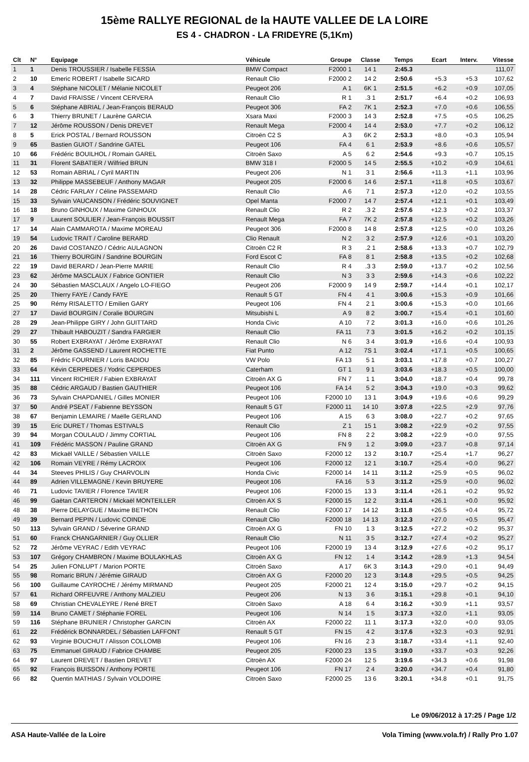15ème RALLYE REGIONAL de la HAUTE VALLEE DE LA LOIRE
ES 4 - CHADRON - LA FRIDEYRE (5,1Km)
| Clt | N° | Equipage | Véhicule | Groupe | Classe | Temps | Ecart | Interv. | Vitesse |
| --- | --- | --- | --- | --- | --- | --- | --- | --- | --- |
| 1 | 1 | Denis TROUSSIER / Isabelle FESSIA | BMW Compact | F2000 1 | 14 1 | 2:45.3 | | | 111,07 |
| 2 | 10 | Emeric ROBERT / Isabelle SICARD | Renault Clio | F2000 2 | 14 2 | 2:50.6 | +5.3 | +5.3 | 107,62 |
| 3 | 4 | Stéphane NICOLET / Mélanie NICOLET | Peugeot 206 | A 1 | 6K 1 | 2:51.5 | +6.2 | +0.9 | 107,05 |
| 4 | 7 | David FRAISSE / Vincent CERVERA | Renault Clio | R 1 | .3 1 | 2:51.7 | +6.4 | +0.2 | 106,93 |
| 5 | 6 | Stéphane ABRIAL / Jean-François BERAUD | Peugeot 306 | FA 2 | 7K 1 | 2:52.3 | +7.0 | +0.6 | 106,55 |
| 6 | 3 | Thierry BRUNET / Laurène GARCIA | Xsara Maxi | F2000 3 | 14 3 | 2:52.8 | +7.5 | +0.5 | 106,25 |
| 7 | 12 | Jérôme ROUSSON / Denis DREVET | Renault Mega | F2000 4 | 14 4 | 2:53.0 | +7.7 | +0.2 | 106,12 |
| 8 | 5 | Erick POSTAL / Bernard ROUSSON | Citroën C2 S | A 3 | 6K 2 | 2:53.3 | +8.0 | +0.3 | 105,94 |
| 9 | 65 | Bastien GUIOT / Sandrine GATEL | Peugeot 106 | FA 4 | 6 1 | 2:53.9 | +8.6 | +0.6 | 105,57 |
| 10 | 66 | Frédéric BOUILHOL / Romain GAREL | Citroën Saxo | A 5 | 6 2 | 2:54.6 | +9.3 | +0.7 | 105,15 |
| 11 | 31 | Florent SABATIER / Wilfried BRUN | BMW 318 I | F2000 5 | 14 5 | 2:55.5 | +10.2 | +0.9 | 104,61 |
| 12 | 53 | Romain ABRIAL / Cyril MARTIN | Peugeot 206 | N 1 | 3 1 | 2:56.6 | +11.3 | +1.1 | 103,96 |
| 13 | 32 | Philippe MASSEBEUF / Anthony MAGAR | Peugeot 205 | F2000 6 | 14 6 | 2:57.1 | +11.8 | +0.5 | 103,67 |
| 14 | 28 | Cédric FARLAY / Céline PASSEMARD | Renault Clio | A 6 | 7 1 | 2:57.3 | +12.0 | +0.2 | 103,55 |
| 15 | 33 | Sylvain VAUCANSON / Frédéric SOUVIGNET | Opel Manta | F2000 7 | 14 7 | 2:57.4 | +12.1 | +0.1 | 103,49 |
| 16 | 18 | Bruno GINHOUX / Maxime GINHOUX | Renault Clio | R 2 | .3 2 | 2:57.6 | +12.3 | +0.2 | 103,37 |
| 17 | 9 | Laurent SOULIER / Jean-François BOUSSIT | Renault Mega | FA 7 | 7K 2 | 2:57.8 | +12.5 | +0.2 | 103,26 |
| 17 | 14 | Alain CAMMAROTA / Maxime MOREAU | Peugeot 306 | F2000 8 | 14 8 | 2:57.8 | +12.5 | +0.0 | 103,26 |
| 19 | 54 | Ludovic TRAIT / Caroline BERARD | Clio Renault | N 2 | 3 2 | 2:57.9 | +12.6 | +0.1 | 103,20 |
| 20 | 26 | David COSTANZO / Cédric AULAGNON | Citroën C2 R | R 3 | .2 1 | 2:58.6 | +13.3 | +0.7 | 102,79 |
| 21 | 16 | Thierry BOURGIN / Sandrine BOURGIN | Ford Escot C | FA 8 | 8 1 | 2:58.8 | +13.5 | +0.2 | 102,68 |
| 22 | 19 | David BERARD / Jean-Pierre MARIE | Renault Clio | R 4 | .3 3 | 2:59.0 | +13.7 | +0.2 | 102,56 |
| 23 | 62 | Jérôme MASCLAUX / Fabrice GONTIER | Renault Clio | N 3 | 3 3 | 2:59.6 | +14.3 | +0.6 | 102,22 |
| 24 | 30 | Sébastien MASCLAUX / Angelo LO-FIEGO | Peugeot 206 | F2000 9 | 14 9 | 2:59.7 | +14.4 | +0.1 | 102,17 |
| 25 | 20 | Thierry FAYE / Candy FAYE | Renault 5 GT | FN 4 | 4 1 | 3:00.6 | +15.3 | +0.9 | 101,66 |
| 25 | 90 | Rémy RISALETTO / Emilien GARY | Peugeot 106 | FN 4 | 2 1 | 3:00.6 | +15.3 | +0.0 | 101,66 |
| 27 | 17 | David BOURGIN / Coralie BOURGIN | Mitsubishi L | A 9 | 8 2 | 3:00.7 | +15.4 | +0.1 | 101,60 |
| 28 | 29 | Jean-Philippe GIRY / John GUITTARD | Honda Civic | A 10 | 7 2 | 3:01.3 | +16.0 | +0.6 | 101,26 |
| 29 | 27 | Thibault HABOUZIT / Sandra FARGIER | Renault Clio | FA 11 | 7 3 | 3:01.5 | +16.2 | +0.2 | 101,15 |
| 30 | 55 | Robert EXBRAYAT / Jérôme EXBRAYAT | Renault Clio | N 6 | 3 4 | 3:01.9 | +16.6 | +0.4 | 100,93 |
| 31 | 2 | Jérôme GASSEND / Laurent ROCHETTE | Fiat Punto | A 12 | 7S 1 | 3:02.4 | +17.1 | +0.5 | 100,65 |
| 32 | 85 | Frédric FOURNIER / Loris BADIOU | VW Polo | FA 13 | 5 1 | 3:03.1 | +17.8 | +0.7 | 100,27 |
| 33 | 64 | Kévin CERPEDES / Yodric CEPERDES | Caterham | GT 1 | 9 1 | 3:03.6 | +18.3 | +0.5 | 100,00 |
| 34 | 111 | Vincent RICHIER / Fabien EXBRAYAT | Citroën AX G | FN 7 | 1 1 | 3:04.0 | +18.7 | +0.4 | 99,78 |
| 35 | 88 | Cédric ARGAUD / Bastien GAUTHIER | Peugeot 106 | FA 14 | 5 2 | 3:04.3 | +19.0 | +0.3 | 99,62 |
| 36 | 73 | Sylvain CHAPDANIEL / Gilles MONIER | Peugeot 106 | F2000 10 | 13 1 | 3:04.9 | +19.6 | +0.6 | 99,29 |
| 37 | 50 | André PSEAT / Fabienne BEYSSON | Renault 5 GT | F2000 11 | 14 10 | 3:07.8 | +22.5 | +2.9 | 97,76 |
| 38 | 67 | Benjamin LEMAIRE / Maëlle GERLAND | Peugeot 106 | A 15 | 6 3 | 3:08.0 | +22.7 | +0.2 | 97,65 |
| 39 | 15 | Eric DURET / Thomas ESTIVALS | Renault Clio | Z 1 | 15 1 | 3:08.2 | +22.9 | +0.2 | 97,55 |
| 39 | 94 | Morgan COULAUD / Jimmy CORTIAL | Peugeot 106 | FN 8 | 2 2 | 3:08.2 | +22.9 | +0.0 | 97,55 |
| 41 | 109 | Frédéric MASSON / Pauline GRAND | Citroën AX G | FN 9 | 1 2 | 3:09.0 | +23.7 | +0.8 | 97,14 |
| 42 | 83 | Mickaël VAILLE / Sébastien VAILLE | Citroën Saxo | F2000 12 | 13 2 | 3:10.7 | +25.4 | +1.7 | 96,27 |
| 42 | 106 | Romain VEYRE / Rémy LACROIX | Peugeot 106 | F2000 12 | 12 1 | 3:10.7 | +25.4 | +0.0 | 96,27 |
| 44 | 34 | Steeves PHILIS / Guy CHARVOLIN | Honda Civic | F2000 14 | 14 11 | 3:11.2 | +25.9 | +0.5 | 96,02 |
| 44 | 89 | Adrien VILLEMAGNE / Kevin BRUYERE | Peugeot 106 | FA 16 | 5 3 | 3:11.2 | +25.9 | +0.0 | 96,02 |
| 46 | 71 | Ludovic TAVIER / Florence TAVIER | Peugeot 106 | F2000 15 | 13 3 | 3:11.4 | +26.1 | +0.2 | 95,92 |
| 46 | 99 | Gaëtan CARTERON / Mickaël MONTEILLER | Citroën AX S | F2000 15 | 12 2 | 3:11.4 | +26.1 | +0.0 | 95,92 |
| 48 | 38 | Pierre DELAYGUE / Maxime BETHON | Renault Clio | F2000 17 | 14 12 | 3:11.8 | +26.5 | +0.4 | 95,72 |
| 49 | 39 | Bernard PEPIN / Ludovic COINDE | Renault Clio | F2000 18 | 14 13 | 3:12.3 | +27.0 | +0.5 | 95,47 |
| 50 | 113 | Sylvain GRAND / Séverine GRAND | Citroën AX G | FN 10 | 1 3 | 3:12.5 | +27.2 | +0.2 | 95,37 |
| 51 | 60 | Franck CHANGARNIER / Guy OLLIER | Renault Clio | N 11 | 3 5 | 3:12.7 | +27.4 | +0.2 | 95,27 |
| 52 | 72 | Jérôme VEYRAC / Edith VEYRAC | Peugeot 106 | F2000 19 | 13 4 | 3:12.9 | +27.6 | +0.2 | 95,17 |
| 53 | 107 | Grégory CHAMBRON / Maxime BOULAKHLAS | Citroën AX G | FN 12 | 1 4 | 3:14.2 | +28.9 | +1.3 | 94,54 |
| 54 | 25 | Julien FONLUPT / Marion PORTE | Citroën Saxo | A 17 | 6K 3 | 3:14.3 | +29.0 | +0.1 | 94,49 |
| 55 | 98 | Romaric BRUN / Jérémie GIRAUD | Citroën AX G | F2000 20 | 12 3 | 3:14.8 | +29.5 | +0.5 | 94,25 |
| 56 | 100 | Guillaume CAYROCHE / Jérémy MIRMAND | Peugeot 205 | F2000 21 | 12 4 | 3:15.0 | +29.7 | +0.2 | 94,15 |
| 57 | 61 | Richard ORFEUVRE / Anthony MALZIEU | Peugeot 206 | N 13 | 3 6 | 3:15.1 | +29.8 | +0.1 | 94,10 |
| 58 | 69 | Christian CHEVALEYRE / René BRET | Citroën Saxo | A 18 | 6 4 | 3:16.2 | +30.9 | +1.1 | 93,57 |
| 59 | 114 | Bruno CAMET / Stéphanie FOREL | Peugeot 106 | N 14 | 1 5 | 3:17.3 | +32.0 | +1.1 | 93,05 |
| 59 | 116 | Stéphane BRUNIER / Christopher GARCIN | Citroën AX | F2000 22 | 11 1 | 3:17.3 | +32.0 | +0.0 | 93,05 |
| 61 | 22 | Frédérick BONNARDEL / Sébastien LAFFONT | Renault 5 GT | FN 15 | 4 2 | 3:17.6 | +32.3 | +0.3 | 92,91 |
| 62 | 93 | Virginie BOUCHUT / Alisson COLLOMB | Peugeot 106 | FN 16 | 2 3 | 3:18.7 | +33.4 | +1.1 | 92,40 |
| 63 | 75 | Emmanuel GIRAUD / Fabrice CHAMBE | Peugeot 205 | F2000 23 | 13 5 | 3:19.0 | +33.7 | +0.3 | 92,26 |
| 64 | 97 | Laurent DREVET / Bastien DREVET | Citroën AX | F2000 24 | 12 5 | 3:19.6 | +34.3 | +0.6 | 91,98 |
| 65 | 92 | François BUISSON / Anthony PORTE | Peugeot 106 | FN 17 | 2 4 | 3:20.0 | +34.7 | +0.4 | 91,80 |
| 66 | 82 | Quentin MATHIAS / Sylvain VOLDOIRE | Citroën Saxo | F2000 25 | 13 6 | 3:20.1 | +34.8 | +0.1 | 91,75 |
Le 09/06/2012 à 17:25 / Page 1/2
ASA Haute-Vallée de la Loire Vola Timing (www.vola.fr) / Rally Pro 1.07